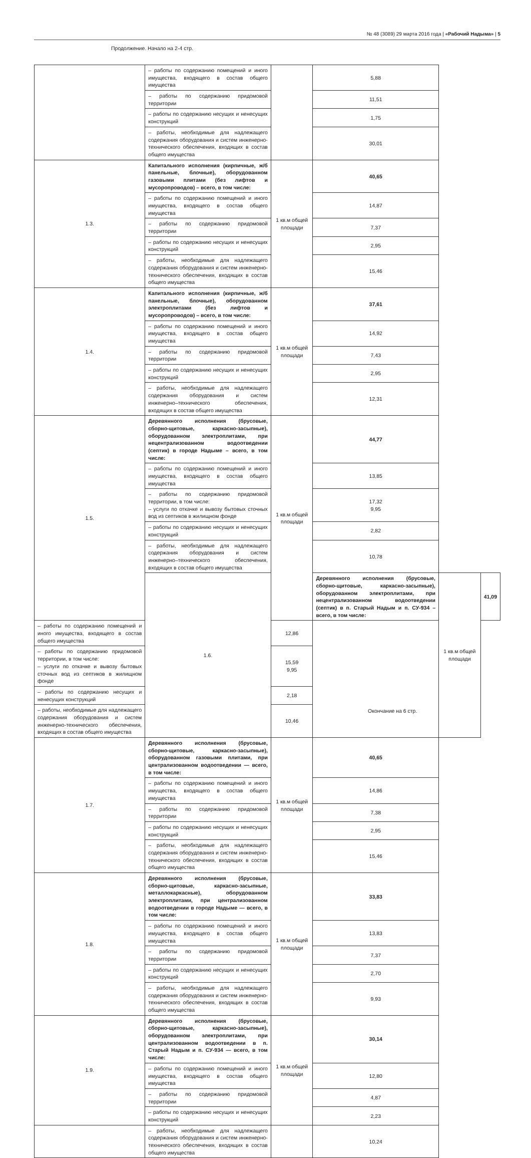№ 48 (3089) 29 марта 2016 года | «Рабочий Надыма» | 5
Продолжение. Начало на 2-4 стр.
| | – работы по содержанию помещений и иного имущества, входящего в состав общего имущества | | 5,88 | | |
| | – работы по содержанию придомовой территории | | 11,51 | | |
| | – работы по содержанию несущих и ненесущих конструкций | | 1,75 | | |
| | – работы, необходимые для надлежащего содержания оборудования и систем инженерно-технического обеспечения, входящих в состав общего имущества | | 30,01 | | |
| 1.3. | Капитального исполнения (кирпичные, ж/б панельные, блочные), оборудованном газовыми плитами (без лифтов и мусоропроводов) – всего, в том числе: | 1 кв.м общей площади | 40,65 | | |
| | – работы по содержанию помещений и иного имущества, входящего в состав общего имущества | | 14,87 | | |
| | – работы по содержанию придомовой территории | | 7,37 | | |
| | – работы по содержанию несущих и ненесущих конструкций | | 2,95 | | |
| | – работы, необходимые для надлежащего содержания оборудования и систем инженерно-технического обеспечения, входящих в состав общего имущества | | 15,46 | | |
| 1.4. | Капитального исполнения (кирпичные, ж/б панельные, блочные), оборудованном электроплитами (без лифтов и мусоропроводов) – всего, в том числе: | 1 кв.м общей площади | 37,61 | | |
| | – работы по содержанию помещений и иного имущества, входящего в состав общего имущества | | 14,92 | | |
| | – работы по содержанию придомовой территории | | 7,43 | | |
| | – работы по содержанию несущих и ненесущих конструкций | | 2,95 | | |
| | – работы, необходимые для надлежащего содержания оборудования и систем инженерно–технического обеспечения, входящих в состав общего имущества | | 12,31 | | |
| 1.5. | Деревянного исполнения (брусовые, сборно-щитовые, каркасно-засыпные), оборудованном электроплитами, при нецентрализованном водоотведении (септик) в городе Надыме – всего, в том числе: | 1 кв.м общей площади | 44,77 | | |
| | – работы по содержанию помещений и иного имущества, входящего в состав общего имущества | | 13,85 | | |
| | – работы по содержанию придомовой территории, в том числе: – услуги по откачке и вывозу бытовых сточных вод из септиков в жилищном фонде | | 17,32 9,95 | | |
| | – работы по содержанию несущих и ненесущих конструкций | | 2,82 | | |
| | – работы, необходимые для надлежащего содержания оборудования и систем инженерно–технического обеспечения, входящих в состав общего имущества | | 10,78 | | |
| | 1.6. | | Деревянного исполнения (брусовые, сборно-щитовые, каркасно-засыпные), оборудованном электроплитами, при нецентрализованном водоотведении (септик) в п. Старый Надым и п. СУ-934 – всего, в том числе: | 1 кв.м общей площади | 41,09 |
| – работы по содержанию помещений и иного имущества, входящего в состав общего имущества | | 12,86 | | | |
| – работы по содержанию придомовой территории, в том числе: – услуги по откачке и вывозу бытовых сточных вод из септиков в жилищном фонде | | 15,59 9,95 | | | |
| – работы по содержанию несущих и ненесущих конструкций | | 2,18 | | | |
| – работы, необходимые для надлежащего содержания оборудования и систем инженерно-технического обеспечения, входящих в состав общего имущества | | 10,46 | | | |
| 1.7. | Деревянного исполнения (брусовые, сборно-щитовые, каркасно-засыпные), оборудованном газовыми плитами, при централизованном водоотведении — всего, в том числе: | 1 кв.м общей площади | 40,65 | | |
| | – работы по содержанию помещений и иного имущества, входящего в состав общего имущества | | 14,86 | | |
| | – работы по содержанию придомовой территории | | 7,38 | | |
| | – работы по содержанию несущих и ненесущих конструкций | | 2,95 | | |
| | – работы, необходимые для надлежащего содержания оборудования и систем инженерно-технического обеспечения, входящих в состав общего имущества | | 15,46 | | |
| 1.8. | Деревянного исполнения (брусовые, сборно-щитовые, каркасно-засыпные, металлокаркасные), оборудованном электроплитами, при централизованном водоотведении в городе Надыме — всего, в том числе: | 1 кв.м общей площади | 33,83 | | |
| | – работы по содержанию помещений и иного имущества, входящего в состав общего имущества | | 13,83 | | |
| | – работы по содержанию придомовой территории | | 7,37 | | |
| | – работы по содержанию несущих и ненесущих конструкций | | 2,70 | | |
| | – работы, необходимые для надлежащего содержания оборудования и систем инженерно-технического обеспечения, входящих в состав общего имущества | | 9,93 | | |
| 1.9. | Деревянного исполнения (брусовые, сборно-щитовые, каркасно-засыпные), оборудованном электроплитами, при централизованном водоотведении в п. Старый Надым и п. СУ-934 — всего, в том числе: | 1 кв.м общей площади | 30,14 | | |
| | – работы по содержанию помещений и иного имущества, входящего в состав общего имущества | | 12,80 | | |
| | – работы по содержанию придомовой территории | | 4,87 | | |
| | – работы по содержанию несущих и ненесущих конструкций | | 2,23 | | |
| | – работы, необходимые для надлежащего содержания оборудования и систем инженерно-технического обеспечения, входящих в состав общего имущества | | 10,24 | | |
Окончание на 6 стр.